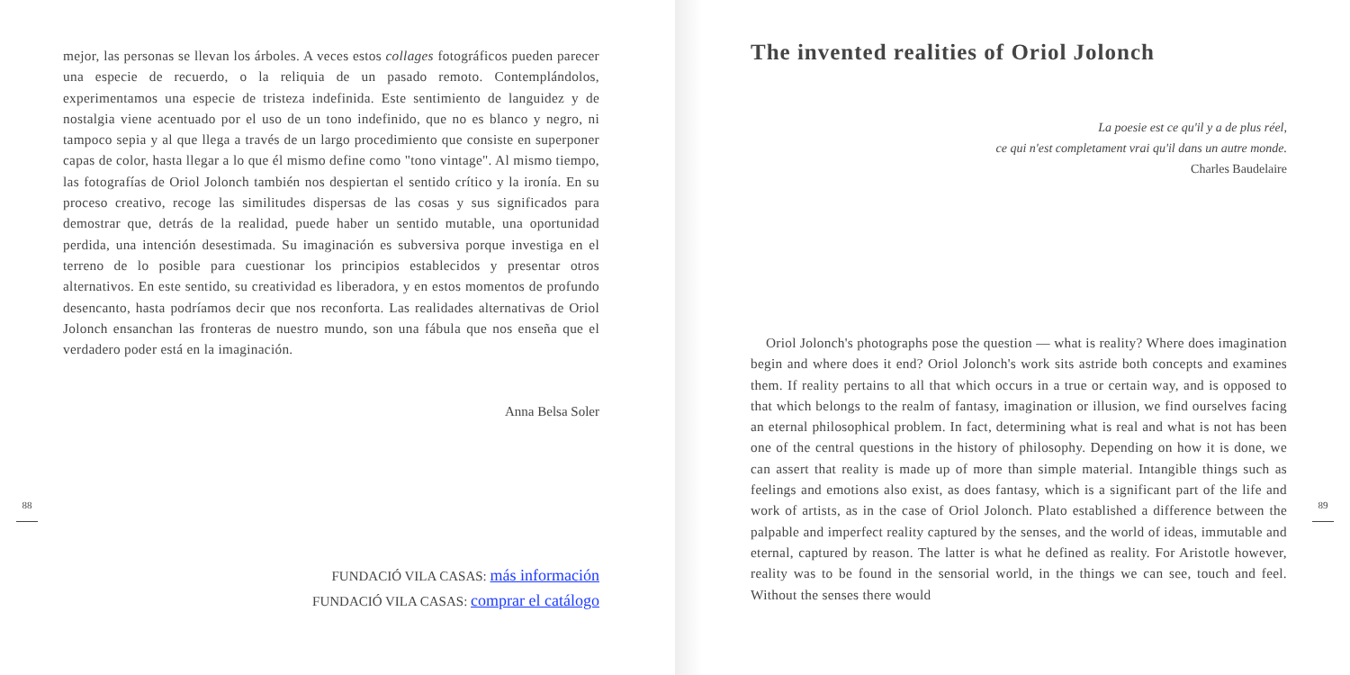mejor, las personas se llevan los árboles. A veces estos collages fotográficos pueden parecer una especie de recuerdo, o la reliquia de un pasado remoto. Contem­plándolos, experimentamos una especie de tristeza indefinida. Este sentimiento de languidez y de nostalgia viene acentuado por el uso de un tono indefinido, que no es blanco y negro, ni tampoco sepia y al que llega a través de un largo procedi­miento que consiste en superponer capas de color, hasta llegar a lo que él mismo define como "tono vintage". Al mismo tiempo, las fotografías de Oriol Jolonch también nos despiertan el sentido crítico y la ironía. En su proceso creativo, re­coge las similitudes dispersas de las cosas y sus significados para demostrar que, detrás de la realidad, puede haber un sentido mutable, una oportunidad perdida, una intención desestimada. Su imaginación es subversiva porque investiga en el terreno de lo posible para cuestionar los principios establecidos y presentar otros alternativos. En este sentido, su creatividad es liberadora, y en estos momentos de profundo desencanto, hasta podríamos decir que nos reconforta. Las realidades alternativas de Oriol Jolonch ensanchan las fronteras de nuestro mundo, son una fábula que nos enseña que el verdadero poder está en la imaginación.
Anna Belsa Soler
FUNDACIÓ VILA CASAS: más información
FUNDACIÓ VILA CASAS: comprar el catálogo
88
The invented realities of Oriol Jolonch
La poesie est ce qu'il y a de plus réel,
ce qui n'est completament vrai qu'il dans un autre monde.
Charles Baudelaire
Oriol Jolonch's photographs pose the question — what is reality? Where does imagination begin and where does it end? Oriol Jolonch's work sits astride both concepts and examines them. If reality pertains to all that which occurs in a true or certain way, and is opposed to that which belongs to the realm of fantasy, imagination or illusion, we find ourselves facing an eternal philosophical problem. In fact, determining what is real and what is not has been one of the central questions in the history of philosophy. Depending on how it is done, we can assert that reality is made up of more than simple material. Intangible things such as feelings and emotions also exist, as does fantasy, which is a significant part of the life and work of artists, as in the case of Oriol Jolonch. Plato established a difference between the palpable and imperfect reality captured by the senses, and the world of ideas, immutable and eternal, captured by reason. The latter is what he defined as reality. For Aristotle however, reality was to be found in the sensorial world, in the things we can see, touch and feel. Without the senses there would
89